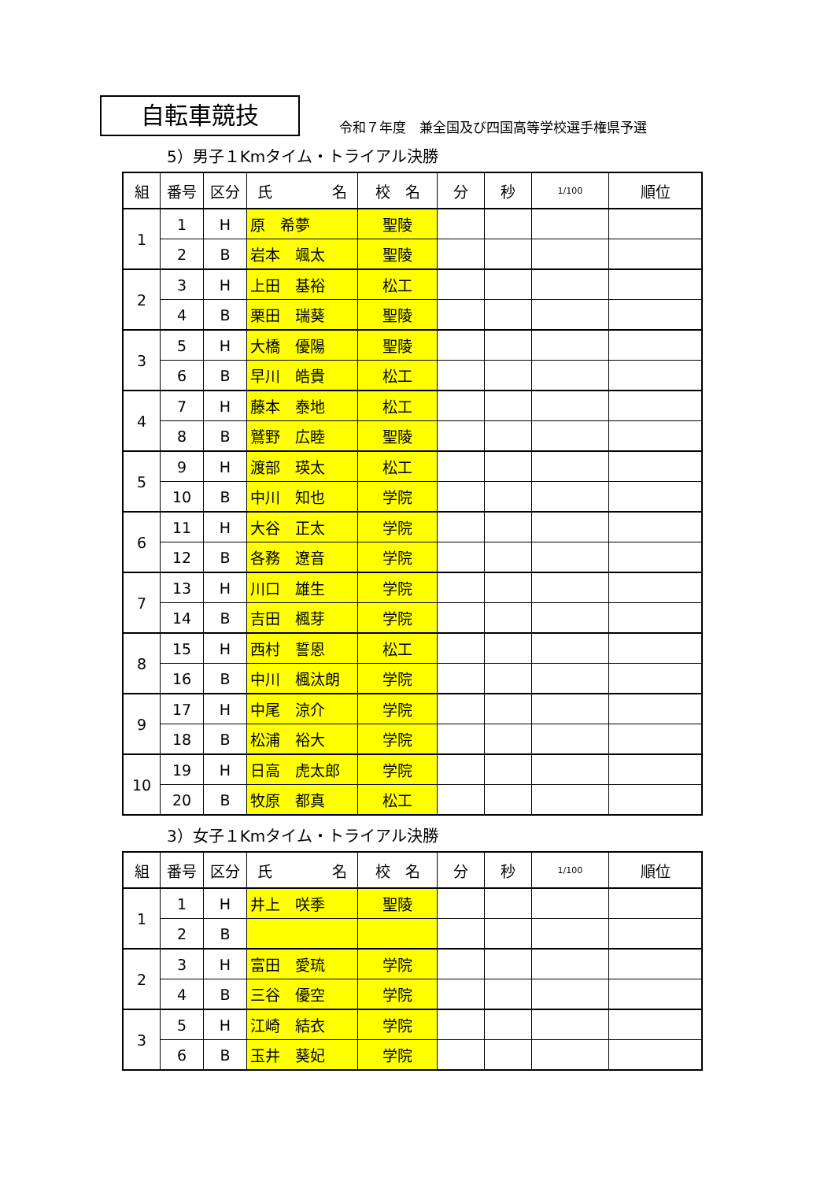自転車競技
令和７年度　兼全国及び四国高等学校選手権県予選
5）男子１Kmタイム・トライアル決勝
| 組 | 番号 | 区分 | 氏 名 | 校 名 | 分 | 秒 | 1/100 | 順位 |
| --- | --- | --- | --- | --- | --- | --- | --- | --- |
| 1 | 1 | H | 原 希夢 | 聖陵 | | | | |
| | 2 | B | 岩本 颯太 | 聖陵 | | | | |
| 2 | 3 | H | 上田 基裕 | 松工 | | | | |
| | 4 | B | 栗田 瑞葵 | 聖陵 | | | | |
| 3 | 5 | H | 大橋 優陽 | 聖陵 | | | | |
| | 6 | B | 早川 皓貴 | 松工 | | | | |
| 4 | 7 | H | 藤本 泰地 | 松工 | | | | |
| | 8 | B | 鷲野 広睦 | 聖陵 | | | | |
| 5 | 9 | H | 渡部 瑛太 | 松工 | | | | |
| | 10 | B | 中川 知也 | 学院 | | | | |
| 6 | 11 | H | 大谷 正太 | 学院 | | | | |
| | 12 | B | 各務 遼音 | 学院 | | | | |
| 7 | 13 | H | 川口 雄生 | 学院 | | | | |
| | 14 | B | 吉田 楓芽 | 学院 | | | | |
| 8 | 15 | H | 西村 誓恩 | 松工 | | | | |
| | 16 | B | 中川 楓汰朗 | 学院 | | | | |
| 9 | 17 | H | 中尾 涼介 | 学院 | | | | |
| | 18 | B | 松浦 裕大 | 学院 | | | | |
| 10 | 19 | H | 日高 虎太郎 | 学院 | | | | |
| | 20 | B | 牧原 都真 | 松工 | | | | |
3）女子１Kmタイム・トライアル決勝
| 組 | 番号 | 区分 | 氏 名 | 校 名 | 分 | 秒 | 1/100 | 順位 |
| --- | --- | --- | --- | --- | --- | --- | --- | --- |
| 1 | 1 | H | 井上 咲季 | 聖陵 | | | | |
| | 2 | B | | | | | | |
| 2 | 3 | H | 富田 愛琉 | 学院 | | | | |
| | 4 | B | 三谷 優空 | 学院 | | | | |
| 3 | 5 | H | 江崎 結衣 | 学院 | | | | |
| | 6 | B | 玉井 葵妃 | 学院 | | | | |